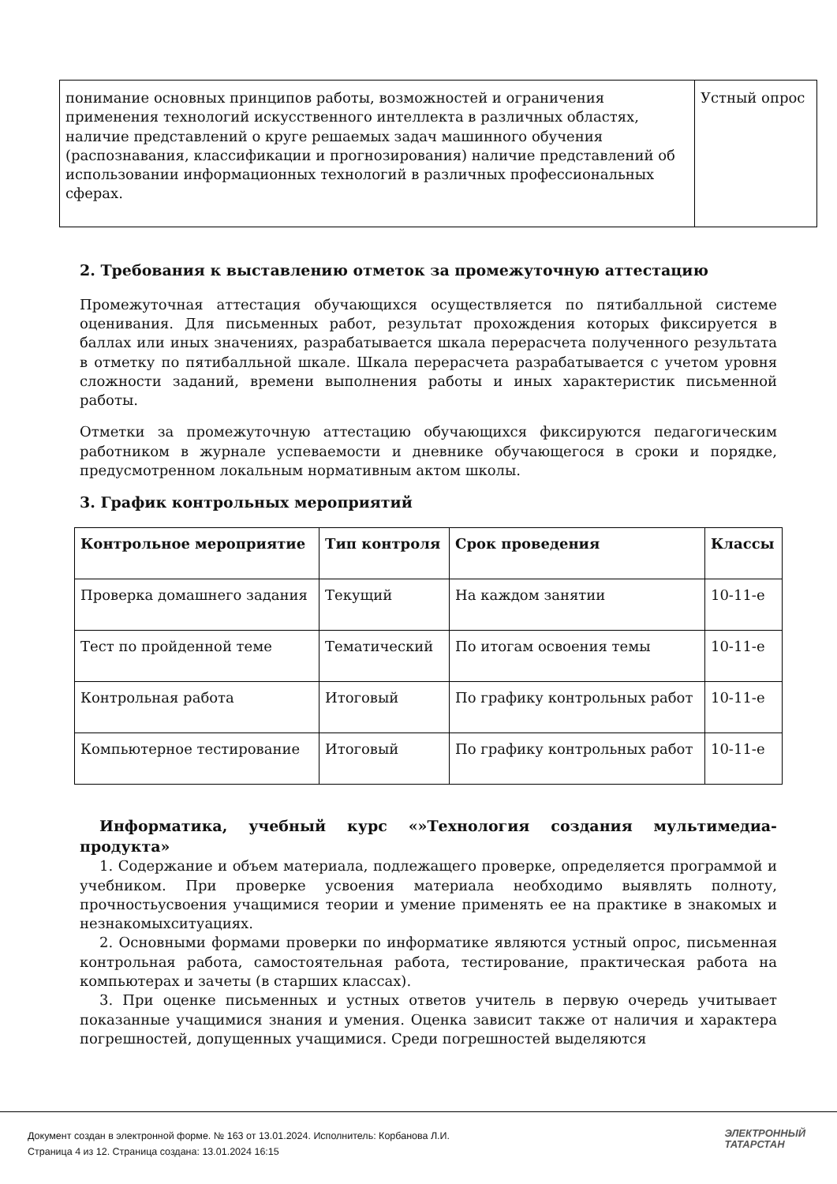| понимание основных принципов работы, возможностей и ограничения применения технологий искусственного интеллекта в различных областях, наличие представлений о круге решаемых задач машинного обучения (распознавания, классификации и прогнозирования) наличие представлений об использовании информационных технологий в различных профессиональных сферах. | Устный опрос |
2. Требования к выставлению отметок за промежуточную аттестацию
Промежуточная аттестация обучающихся осуществляется по пятибалльной системе оценивания. Для письменных работ, результат прохождения которых фиксируется в баллах или иных значениях, разрабатывается шкала перерасчета полученного результата в отметку по пятибалльной шкале. Шкала перерасчета разрабатывается с учетом уровня сложности заданий, времени выполнения работы и иных характеристик письменной работы.
Отметки за промежуточную аттестацию обучающихся фиксируются педагогическим работником в журнале успеваемости и дневнике обучающегося в сроки и порядке, предусмотренном локальным нормативным актом школы.
3. График контрольных мероприятий
| Контрольное мероприятие | Тип контроля | Срок проведения | Классы |
| --- | --- | --- | --- |
| Проверка домашнего задания | Текущий | На каждом занятии | 10-11-е |
| Тест по пройденной теме | Тематический | По итогам освоения темы | 10-11-е |
| Контрольная работа | Итоговый | По графику контрольных работ | 10-11-е |
| Компьютерное тестирование | Итоговый | По графику контрольных работ | 10-11-е |
Информатика, учебный курс «»Технология создания мультимедиа-продукта»
1. Содержание и объем материала, подлежащего проверке, определяется программой и учебником. При проверке усвоения материала необходимо выявлять полноту, прочностьусвоения учащимися теории и умение применять ее на практике в знакомых и незнакомыхситуациях.
2. Основными формами проверки по информатике являются устный опрос, письменная контрольная работа, самостоятельная работа, тестирование, практическая работа на компьютерах и зачеты (в старших классах).
3. При оценке письменных и устных ответов учитель в первую очередь учитывает показанные учащимися знания и умения. Оценка зависит также от наличия и характера погрешностей, допущенных учащимися. Среди погрешностей выделяются
Документ создан в электронной форме. № 163 от 13.01.2024. Исполнитель: Корбанова Л.И.
Страница 4 из 12. Страница создана: 13.01.2024 16:15
ЭЛЕКТРОННЫЙ
ТАТАРСТАН